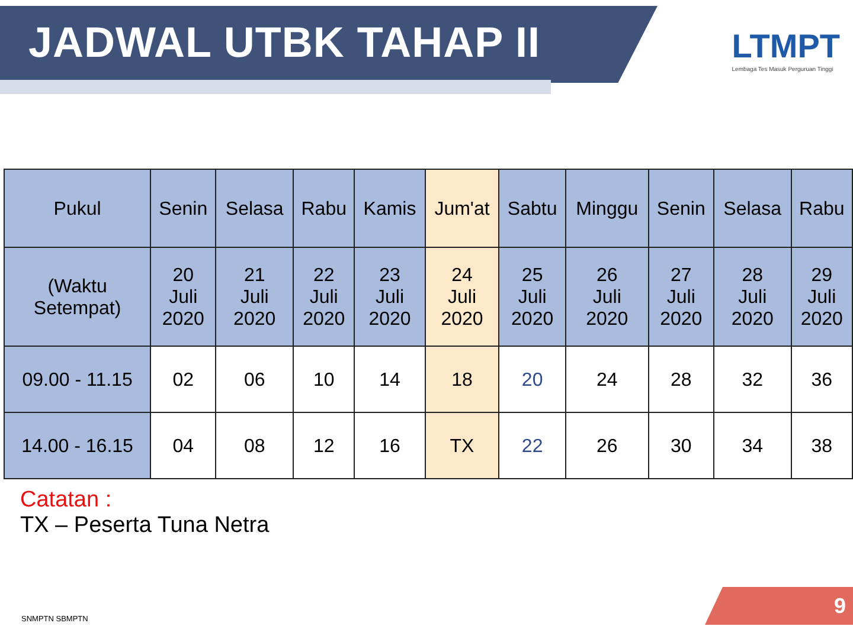JADWAL UTBK TAHAP II
LTMPT
Lembaga Tes Masuk Perguruan Tinggi
| Pukul | Senin | Selasa | Rabu | Kamis | Jum'at | Sabtu | Minggu | Senin | Selasa | Rabu |
| --- | --- | --- | --- | --- | --- | --- | --- | --- | --- | --- |
| (Waktu Setempat) | 20 Juli 2020 | 21 Juli 2020 | 22 Juli 2020 | 23 Juli 2020 | 24 Juli 2020 | 25 Juli 2020 | 26 Juli 2020 | 27 Juli 2020 | 28 Juli 2020 | 29 Juli 2020 |
| 09.00 - 11.15 | 02 | 06 | 10 | 14 | 18 | 20 | 24 | 28 | 32 | 36 |
| 14.00 - 16.15 | 04 | 08 | 12 | 16 | TX | 22 | 26 | 30 | 34 | 38 |
Catatan :
TX – Peserta Tuna Netra
SNMPTN SBMPTN
9